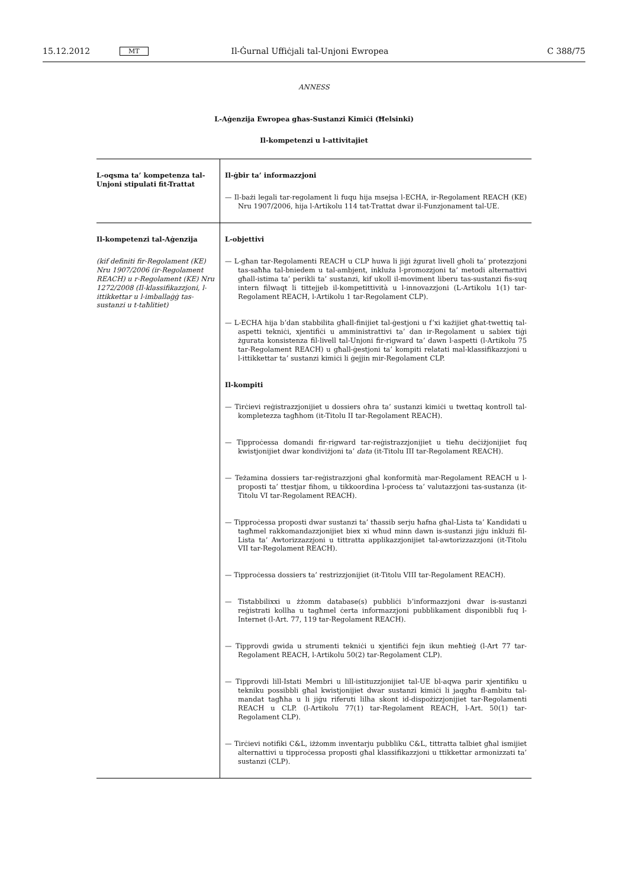15.12.2012 MT Il-Ġurnal Uffiċjali tal-Unjoni Ewropea C 388/75
ANNESS
L-Aġenzija Ewropea għas-Sustanzi Kimiċi (Ħelsinki)
Il-kompetenzi u l-attivitajiet
| L-oqsma ta’ kompetenza tal-Unjoni stipulati fit-Trattat | Il-ġbir ta’ informazzjoni — Il-bażi legali tar-regolament li fuqu hija msejsa l-ECHA, ir-Regolament REACH (KE) Nru 1907/2006, hija l-Artikolu 114 tat-Trattat dwar il-Funzjonament tal-UE. |
| Il-kompetenzi tal-Aġenzija (kif definiti fir-Regolament (KE) Nru 1907/2006 (ir-Regolament REACH) u r-Regolament (KE) Nru 1272/2008 (Il-klassifikazzjoni, l-ittikkettar u l-imballaġġ tas-sustanzi u t-taħlitiet) | L-objettivi — L-għan tar-Regolamenti REACH u CLP huwa li jiġi żgurat livell għoli ta’ protezzjoni tas-saħħa tal-bniedem u tal-ambjent, inkluża l-promozzjoni ta’ metodi alternattivi għall-istima ta’ perikli ta’ sustanzi, kif ukoll il-moviment liberu tas-sustanzi fis-suq intern filwaqt li tittejjeb il-kompetittività u l-innovazzjoni (L-Artikolu 1(1) tar-Regolament REACH, l-Artikolu 1 tar-Regolament CLP). — L-ECHA hija b’dan stabbilita għall-finijiet tal-ġestjoni u f’xi każijiet għat-twettiq tal-aspetti tekniċi, xjentifiċi u amministrattivi ta’ dan ir-Regolament u sabiex tiġi żgurata konsistenza fil-livell tal-Unjoni fir-rigward ta’ dawn l-aspetti (l-Artikolu 75 tar-Regolament REACH) u għall-ġestjoni ta’ kompiti relatati mal-klassifikazzjoni u l-ittikkettar ta’ sustanzi kimiċi li ġejjin mir-Regolament CLP. Il-kompiti — Tirċievi reġistrazzjonijiet u dossiers oħra ta’ sustanzi kimiċi u twettaq kontroll tal-kompletezza tagħhom (it-Titolu II tar-Regolament REACH). — Tipproċessa domandi fir-rigward tar-reġistrazzjonijiet u tieħu deċiżjonijiet fuq kwistjonijiet dwar kondiviżjoni ta’ data (it-Titolu III tar-Regolament REACH). — Teżamina dossiers tar-reġistrazzjoni għal konformità mar-Regolament REACH u l-proposti ta’ ttestjar fihom, u tikkoordina l-proċess ta’ valutazzjoni tas-sustanza (it-Titolu VI tar-Regolament REACH). — Tipproċessa proposti dwar sustanzi ta’ tħassib serju ħafna għal-Lista ta’ Kandidati u tagħmel rakkomandazzjonijiet biex xi wħud minn dawn is-sustanzi jiġu inklużi fil-Lista ta’ Awtorizzazzjoni u tittratta applikazzjonijiet tal-awtorizzazzjoni (it-Titolu VII tar-Regolament REACH). — Tipproċessa dossiers ta’ restrizzjonijiet (it-Titolu VIII tar-Regolament REACH). — Tistabbilixxi u żżomm database(s) pubbliċi b’informazzjoni dwar is-sustanzi reġistrati kollha u tagħmel ċerta informazzjoni pubblikament disponibbli fuq l-Internet (l-Art. 77, 119 tar-Regolament REACH). — Tipprovdi gwida u strumenti tekniċi u xjentifiċi fejn ikun meħtieġ (l-Art 77 tar-Regolament REACH, l-Artikolu 50(2) tar-Regolament CLP). — Tipprovdi lill-Istati Membri u lill-istituzzjonijiet tal-UE bl-aqwa parir xjentifiku u tekniku possibbli għal kwistjonijiet dwar sustanzi kimiċi li jaqgħu fl-ambitu tal-mandat tagħha u li jiġu riferuti lilha skont id-dispożizzjonijiet tar-Regolamenti REACH u CLP. (l-Artikolu 77(1) tar-Regolament REACH, l-Art. 50(1) tar-Regolament CLP). — Tirċievi notifiki C&L, iżżomm inventarju pubbliku C&L, tittratta talbiet għal ismijiet alternattivi u tipproċessa proposti għal klassifikazzjoni u ttikkettar armonizzati ta’ sustanzi (CLP). |